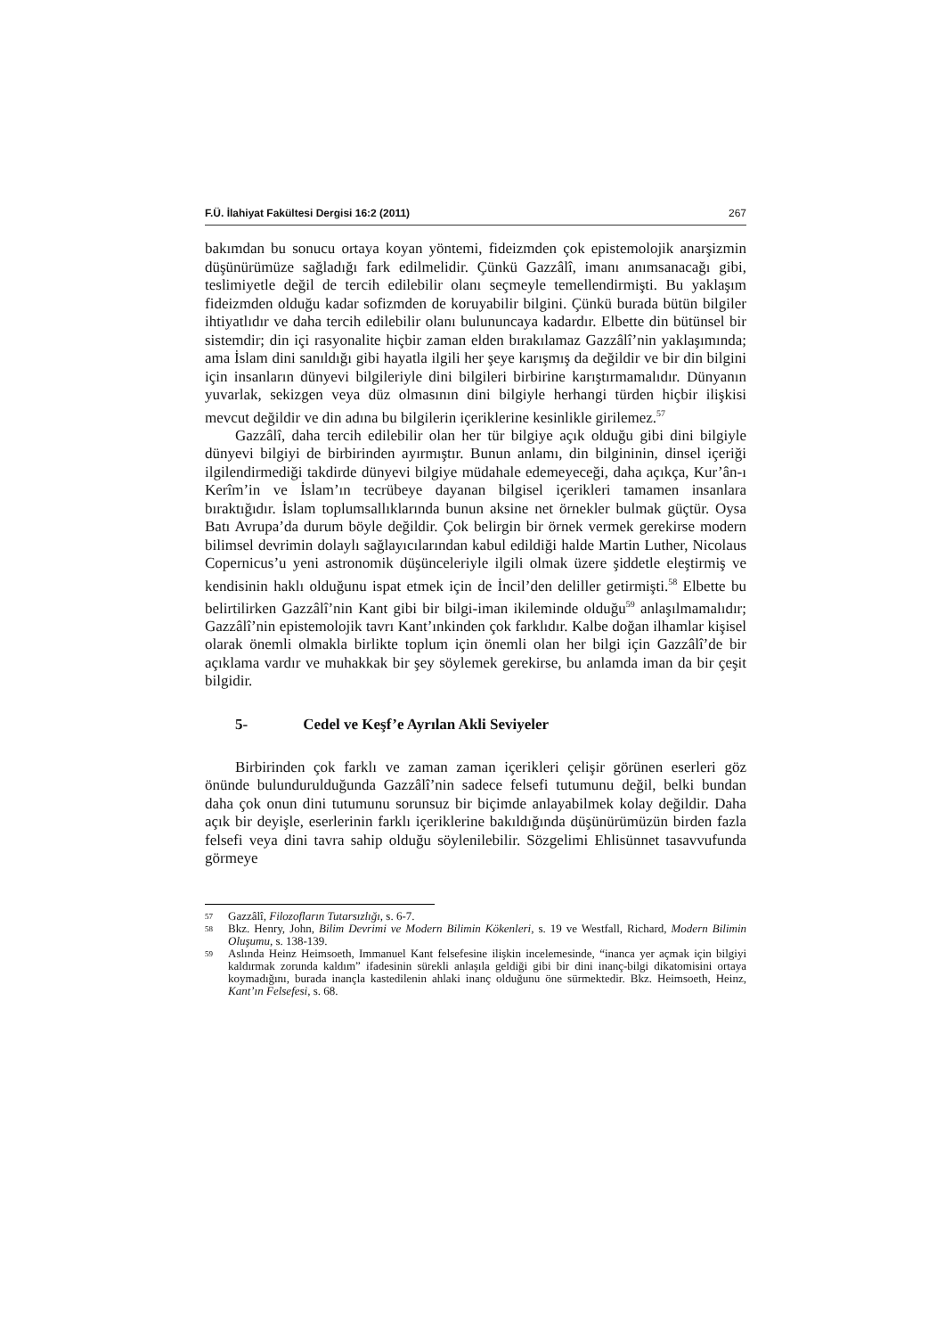F.Ü. İlahiyat Fakültesi Dergisi 16:2 (2011) 267
bakımdan bu sonucu ortaya koyan yöntemi, fideizmden çok epistemolojik anarşizmin düşünürümüze sağladığı fark edilmelidir. Çünkü Gazzâlî, imanı anımsanacağı gibi, teslimiyetle değil de tercih edilebilir olanı seçmeyle temellendirmişti. Bu yaklaşım fideizmden olduğu kadar sofizmden de koruyabilir bilgini. Çünkü burada bütün bilgiler ihtiyatlıdır ve daha tercih edilebilir olanı bulununcaya kadardır. Elbette din bütünsel bir sistemdir; din içi rasyonalite hiçbir zaman elden bırakılamaz Gazzâlî’nin yaklaşımında; ama İslam dini sanıldığı gibi hayatla ilgili her şeye karışmış da değildir ve bir din bilgini için insanların dünyevi bilgileriyle dini bilgileri birbirine karıştırmamalıdır. Dünyanın yuvarlak, sekizgen veya düz olmasının dini bilgiyle herhangi türden hiçbir ilişkisi mevcut değildir ve din adına bu bilgilerin içeriklerine kesinlikle girilemez.<sup>57</sup>
Gazzâlî, daha tercih edilebilir olan her tür bilgiye açık olduğu gibi dini bilgiyle dünyevi bilgiyi de birbirinden ayırmıştır. Bunun anlamı, din bilgininin, dinsel içeriği ilgilendirmediği takdirde dünyevi bilgiye müdahale edemeyeceği, daha açıkça, Kur’ân-ı Kerîm’in ve İslam’ın tecrübeye dayanan bilgisel içerikleri tamamen insanlara bıraktığıdır. İslam toplumsallıklarında bunun aksine net örnekler bulmak güçtür. Oysa Batı Avrupa’da durum böyle değildir. Çok belirgin bir örnek vermek gerekirse modern bilimsel devrimin dolaylı sağlayıcılarından kabul edildiği halde Martin Luther, Nicolaus Copernicus’u yeni astronomik düşünceleriyle ilgili olmak üzere şiddetle eleştirmiş ve kendisinin haklı olduğunu ispat etmek için de İncil’den deliller getirmişti.<sup>58</sup> Elbette bu belirtilirken Gazzâlî’nin Kant gibi bir bilgi-iman ikileminde olduğu<sup>59</sup> anlaşılmamalıdır; Gazzâlî’nin epistemolojik tavrı Kant’ınkinden çok farklıdır. Kalbe doğan ilhamlar kişisel olarak önemli olmakla birlikte toplum için önemli olan her bilgi için Gazzâlî’de bir açıklama vardır ve muhakkak bir şey söylemek gerekirse, bu anlamda iman da bir çeşit bilgidir.
5- Cedel ve Keşf’e Ayrılan Akli Seviyeler
Birbirinden çok farklı ve zaman zaman içerikleri çelişir görünen eserleri göz önünde bulundurulduğunda Gazzâlî’nin sadece felsefi tutumunu değil, belki bundan daha çok onun dini tutumunu sorunsuz bir biçimde anlayabilmek kolay değildir. Daha açık bir deyişle, eserlerinin farklı içeriklerine bakıldığında düşünürümüzün birden fazla felsefi veya dini tavra sahip olduğu söylenilebilir. Sözgelimi Ehlisünnet tasavvufunda görmeye
<sup>57</sup> Gazzâlî, Filozofların Tutarsızlığı, s. 6-7.
<sup>58</sup> Bkz. Henry, John, Bilim Devrimi ve Modern Bilimin Kökenleri, s. 19 ve Westfall, Richard, Modern Bilimin Oluşumu, s. 138-139.
<sup>59</sup> Aslında Heinz Heimsoeth, Immanuel Kant felsefesine ilişkin incelemesinde, “inanca yer açmak için bilgiyi kaldırmak zorunda kaldım” ifadesinin sürekli anlaşıla geldiği gibi bir dini inanç-bilgi dikatomisini ortaya koymadığını, burada inançla kastedilenin ahlaki inanç olduğunu öne sürmektedir. Bkz. Heimsoeth, Heinz, Kant’ın Felsefesi, s. 68.